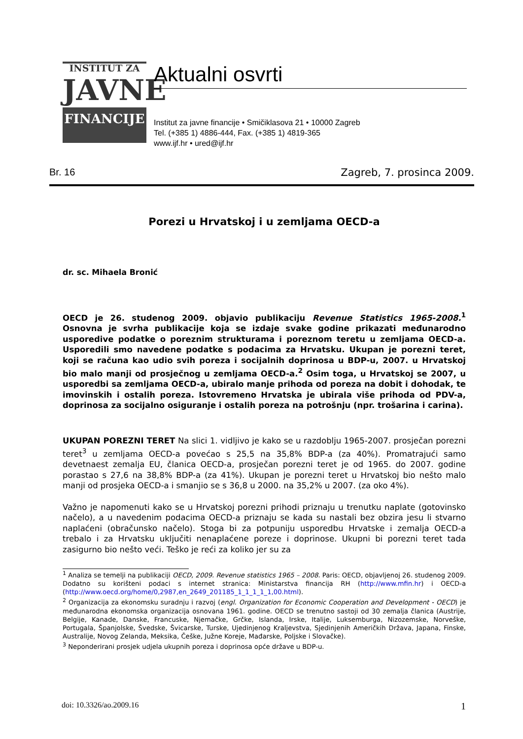INSTITUT ZA
JAVNE
FINANCIJE
Aktualni osvrti
Institut za javne financije • Smičiklasova 21 • 10000 Zagreb
Tel. (+385 1) 4886-444, Fax. (+385 1) 4819-365
www.ijf.hr • ured@ijf.hr
Br. 16 Zagreb, 7. prosinca 2009.
Porezi u Hrvatskoj i u zemljama OECD-a
dr. sc. Mihaela Bronić
OECD je 26. studenog 2009. objavio publikaciju Revenue Statistics 1965-2008.<sup>1</sup> Osnovna je svrha publikacije koja se izdaje svake godine prikazati međunarodno usporedive podatke o poreznim strukturama i poreznom teretu u zemljama OECD-a. Usporedili smo navedene podatke s podacima za Hrvatsku. Ukupan je porezni teret, koji se računa kao udio svih poreza i socijalnih doprinosa u BDP-u, 2007. u Hrvatskoj bio malo manji od prosječnog u zemljama OECD-a.<sup>2</sup> Osim toga, u Hrvatskoj se 2007, u usporedbi sa zemljama OECD-a, ubiralo manje prihoda od poreza na dobit i dohodak, te imovinskih i ostalih poreza. Istovremeno Hrvatska je ubirala više prihoda od PDV-a, doprinosa za socijalno osiguranje i ostalih poreza na potrošnju (npr. trošarina i carina).
UKUPAN POREZNI TERET Na slici 1. vidljivo je kako se u razdoblju 1965-2007. prosječan porezni teret<sup>3</sup> u zemljama OECD-a povećao s 25,5 na 35,8% BDP-a (za 40%). Promatrajući samo devetnaest zemalja EU, članica OECD-a, prosječan porezni teret je od 1965. do 2007. godine porastao s 27,6 na 38,8% BDP-a (za 41%). Ukupan je porezni teret u Hrvatskoj bio nešto malo manji od prosjeka OECD-a i smanjio se s 36,8 u 2000. na 35,2% u 2007. (za oko 4%).
Važno je napomenuti kako se u Hrvatskoj porezni prihodi priznaju u trenutku naplate (gotovinsko načelo), a u navedenim podacima OECD-a priznaju se kada su nastali bez obzira jesu li stvarno naplaćeni (obračunsko načelo). Stoga bi za potpuniju usporedbu Hrvatske i zemalja OECD-a trebalo i za Hrvatsku uključiti nenaplaćene poreze i doprinose. Ukupni bi porezni teret tada zasigurno bio nešto veći. Teško je reći za koliko jer su za
<sup>1</sup> Analiza se temelji na publikaciji OECD, 2009. Revenue statistics 1965 – 2008. Paris: OECD, objavljenoj 26. studenog 2009. Dodatno su korišteni podaci s internet stranica: Ministarstva financija RH (http://www.mfin.hr) i OECD-a (http://www.oecd.org/home/0,2987,en_2649_201185_1_1_1_1_1,00.html).
<sup>2</sup> Organizacija za ekonomsku suradnju i razvoj (engl. Organization for Economic Cooperation and Development - OECD) je međunarodna ekonomska organizacija osnovana 1961. godine. OECD se trenutno sastoji od 30 zemalja članica (Austrije, Belgije, Kanade, Danske, Francuske, Njemačke, Grčke, Islanda, Irske, Italije, Luksemburga, Nizozemske, Norveške, Portugala, Španjolske, Švedske, Švicarske, Turske, Ujedinjenog Kraljevstva, Sjedinjenih Američkih Država, Japana, Finske, Australije, Novog Zelanda, Meksika, Češke, Južne Koreje, Mađarske, Poljske i Slovačke).
<sup>3</sup> Neponderirani prosjek udjela ukupnih poreza i doprinosa opće države u BDP-u.
doi: 10.3326/ao.2009.16 1